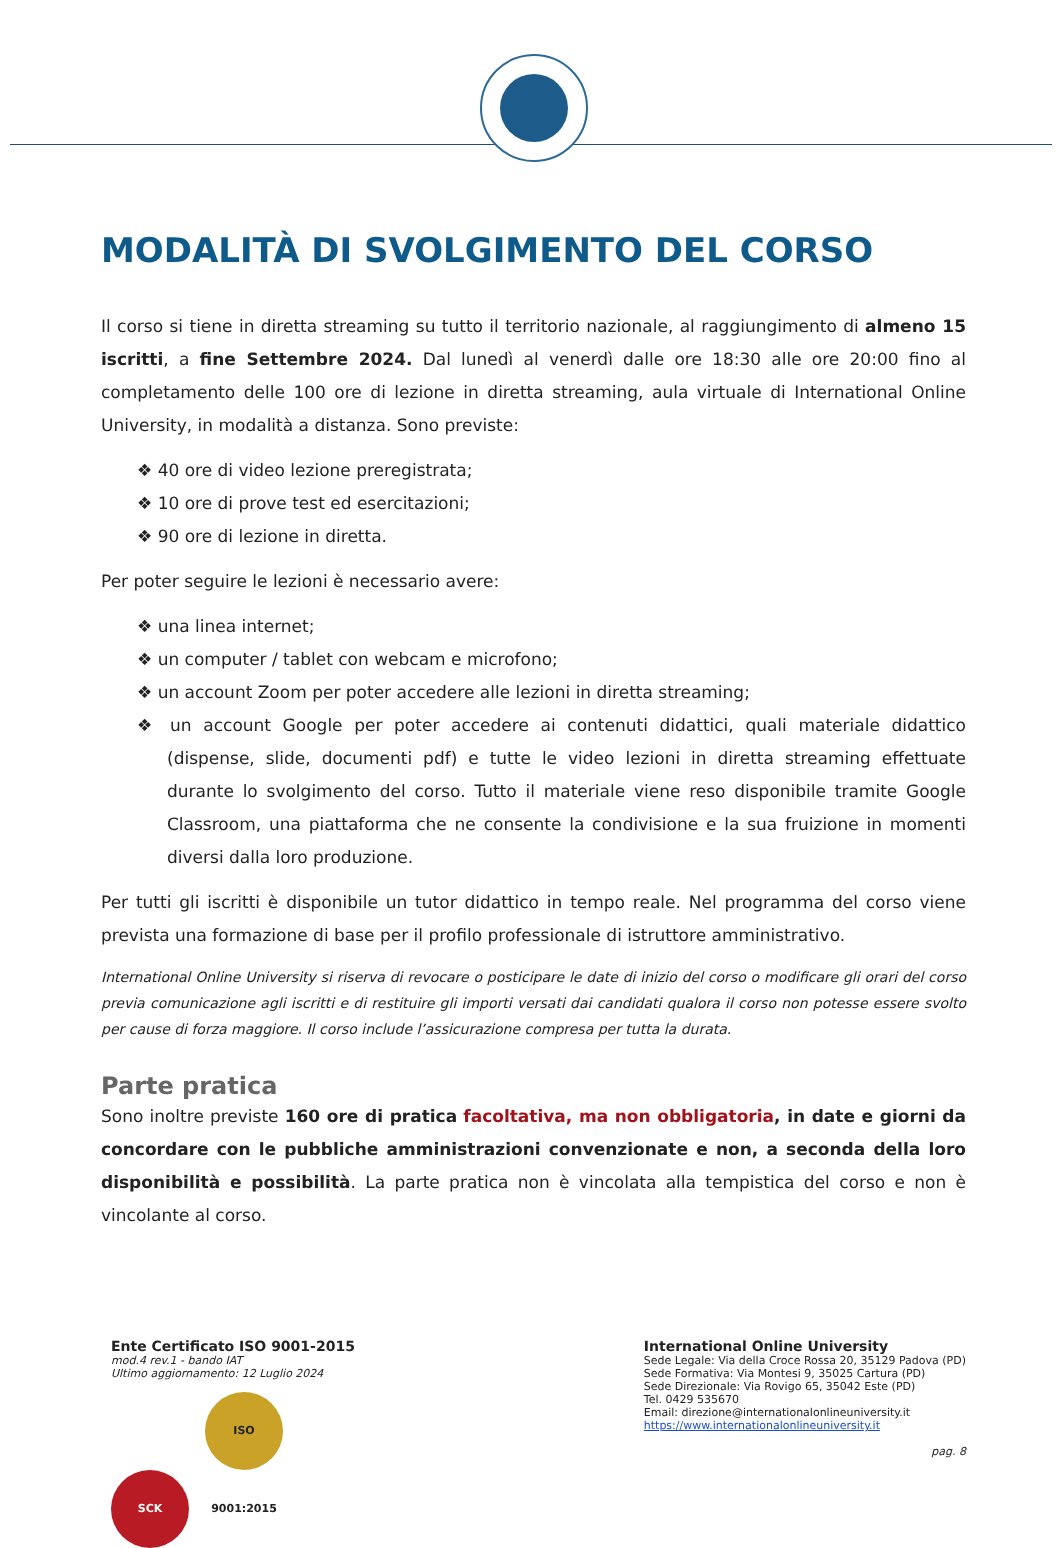MODALITÀ DI SVOLGIMENTO DEL CORSO
Il corso si tiene in diretta streaming su tutto il territorio nazionale, al raggiungimento di almeno 15 iscritti, a fine Settembre 2024. Dal lunedì al venerdì dalle ore 18:30 alle ore 20:00 fino al completamento delle 100 ore di lezione in diretta streaming, aula virtuale di International Online University, in modalità a distanza. Sono previste:
❖ 40 ore di video lezione preregistrata;
❖ 10 ore di prove test ed esercitazioni;
❖ 90 ore di lezione in diretta.
Per poter seguire le lezioni è necessario avere:
❖ una linea internet;
❖ un computer / tablet con webcam e microfono;
❖ un account Zoom per poter accedere alle lezioni in diretta streaming;
❖ un account Google per poter accedere ai contenuti didattici, quali materiale didattico (dispense, slide, documenti pdf) e tutte le video lezioni in diretta streaming effettuate durante lo svolgimento del corso. Tutto il materiale viene reso disponibile tramite Google Classroom, una piattaforma che ne consente la condivisione e la sua fruizione in momenti diversi dalla loro produzione.
Per tutti gli iscritti è disponibile un tutor didattico in tempo reale. Nel programma del corso viene prevista una formazione di base per il profilo professionale di istruttore amministrativo.
International Online University si riserva di revocare o posticipare le date di inizio del corso o modificare gli orari del corso previa comunicazione agli iscritti e di restituire gli importi versati dai candidati qualora il corso non potesse essere svolto per cause di forza maggiore. Il corso include l’assicurazione compresa per tutta la durata.
Parte pratica
Sono inoltre previste 160 ore di pratica facoltativa, ma non obbligatoria, in date e giorni da concordare con le pubbliche amministrazioni convenzionate e non, a seconda della loro disponibilità e possibilità. La parte pratica non è vincolata alla tempistica del corso e non è vincolante al corso.
Ente Certificato ISO 9001-2015
mod.4 rev.1 - bando IAT
Ultimo aggiornamento: 12 Luglio 2024
SCK ISO 9001:2015
International Online University
Sede Legale: Via della Croce Rossa 20, 35129 Padova (PD)
Sede Formativa: Via Montesi 9, 35025 Cartura (PD)
Sede Direzionale: Via Rovigo 65, 35042 Este (PD)
Tel. 0429 535670
Email: direzione@internationalonlineuniversity.it
https://www.internationalonlineuniversity.it
pag. 8